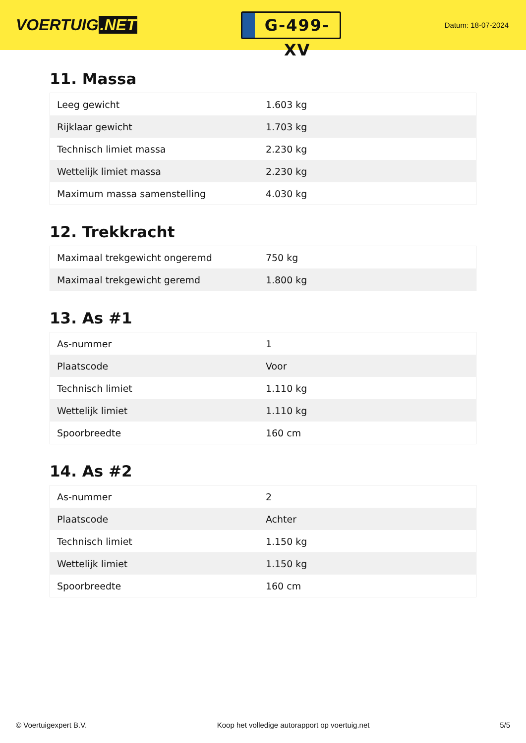VOERTUIG.NET
G-499-XV
Datum: 18-07-2024
11. Massa
| Leeg gewicht | 1.603 kg |
| Rijklaar gewicht | 1.703 kg |
| Technisch limiet massa | 2.230 kg |
| Wettelijk limiet massa | 2.230 kg |
| Maximum massa samenstelling | 4.030 kg |
12. Trekkracht
| Maximaal trekgewicht ongeremd | 750 kg |
| Maximaal trekgewicht geremd | 1.800 kg |
13. As #1
| As-nummer | 1 |
| Plaatscode | Voor |
| Technisch limiet | 1.110 kg |
| Wettelijk limiet | 1.110 kg |
| Spoorbreedte | 160 cm |
14. As #2
| As-nummer | 2 |
| Plaatscode | Achter |
| Technisch limiet | 1.150 kg |
| Wettelijk limiet | 1.150 kg |
| Spoorbreedte | 160 cm |
© Voertuigexpert B.V. Koop het volledige autorapport op voertuig.net 5/5